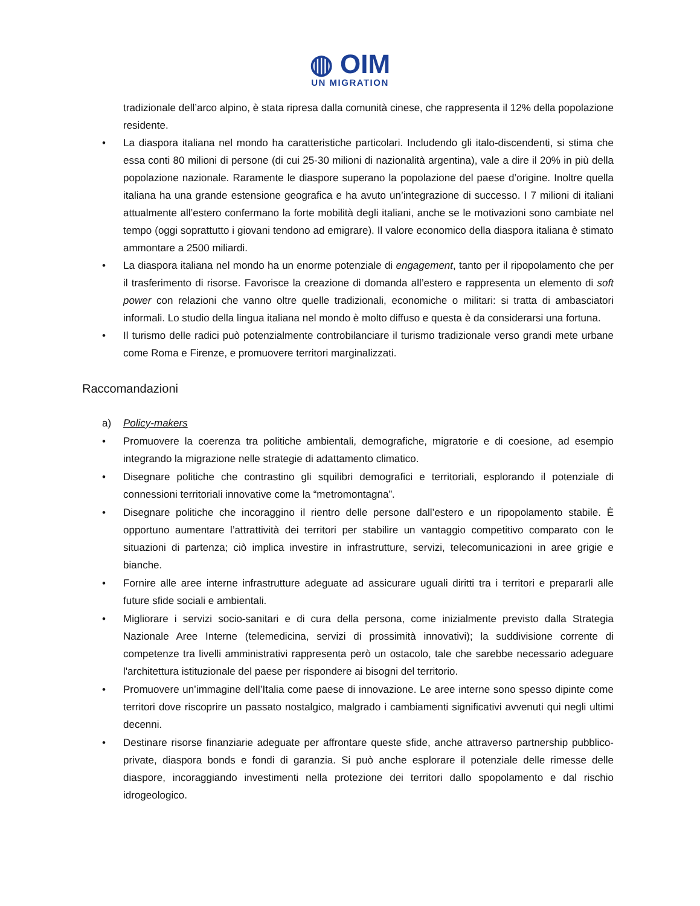◍ OIM
UN MIGRATION
tradizionale dell’arco alpino, è stata ripresa dalla comunità cinese, che rappresenta il 12% della popolazione residente.
• La diaspora italiana nel mondo ha caratteristiche particolari. Includendo gli italo-discendenti, si stima che essa conti 80 milioni di persone (di cui 25-30 milioni di nazionalità argentina), vale a dire il 20% in più della popolazione nazionale. Raramente le diaspore superano la popolazione del paese d’origine. Inoltre quella italiana ha una grande estensione geografica e ha avuto un’integrazione di successo. I 7 milioni di italiani attualmente all’estero confermano la forte mobilità degli italiani, anche se le motivazioni sono cambiate nel tempo (oggi soprattutto i giovani tendono ad emigrare). Il valore economico della diaspora italiana è stimato ammontare a 2500 miliardi.
• La diaspora italiana nel mondo ha un enorme potenziale di engagement, tanto per il ripopolamento che per il trasferimento di risorse. Favorisce la creazione di domanda all’estero e rappresenta un elemento di soft power con relazioni che vanno oltre quelle tradizionali, economiche o militari: si tratta di ambasciatori informali. Lo studio della lingua italiana nel mondo è molto diffuso e questa è da considerarsi una fortuna.
• Il turismo delle radici può potenzialmente controbilanciare il turismo tradizionale verso grandi mete urbane come Roma e Firenze, e promuovere territori marginalizzati.
Raccomandazioni
a) Policy-makers
• Promuovere la coerenza tra politiche ambientali, demografiche, migratorie e di coesione, ad esempio integrando la migrazione nelle strategie di adattamento climatico.
• Disegnare politiche che contrastino gli squilibri demografici e territoriali, esplorando il potenziale di connessioni territoriali innovative come la “metromontagna”.
• Disegnare politiche che incoraggino il rientro delle persone dall’estero e un ripopolamento stabile. È opportuno aumentare l’attrattività dei territori per stabilire un vantaggio competitivo comparato con le situazioni di partenza; ciò implica investire in infrastrutture, servizi, telecomunicazioni in aree grigie e bianche.
• Fornire alle aree interne infrastrutture adeguate ad assicurare uguali diritti tra i territori e prepararli alle future sfide sociali e ambientali.
• Migliorare i servizi socio-sanitari e di cura della persona, come inizialmente previsto dalla Strategia Nazionale Aree Interne (telemedicina, servizi di prossimità innovativi); la suddivisione corrente di competenze tra livelli amministrativi rappresenta però un ostacolo, tale che sarebbe necessario adeguare l'architettura istituzionale del paese per rispondere ai bisogni del territorio.
• Promuovere un’immagine dell’Italia come paese di innovazione. Le aree interne sono spesso dipinte come territori dove riscoprire un passato nostalgico, malgrado i cambiamenti significativi avvenuti qui negli ultimi decenni.
• Destinare risorse finanziarie adeguate per affrontare queste sfide, anche attraverso partnership pubblico-private, diaspora bonds e fondi di garanzia. Si può anche esplorare il potenziale delle rimesse delle diaspore, incoraggiando investimenti nella protezione dei territori dallo spopolamento e dal rischio idrogeologico.